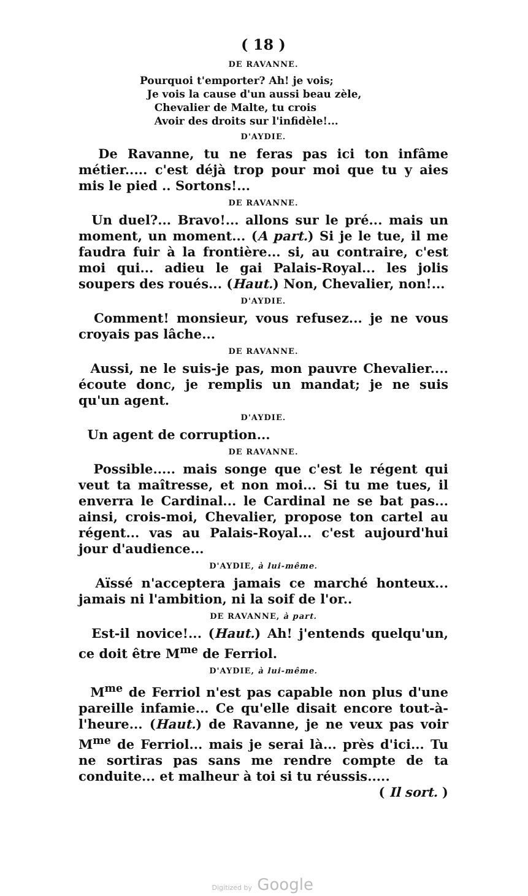( 18 )
DE RAVANNE.
Pourquoi t'emporter? Ah! je vois;
Je vois la cause d'un aussi beau zèle,
Chevalier de Malte, tu crois
Avoir des droits sur l'infidèle!...
D'AYDIE.
De Ravanne, tu ne feras pas ici ton infâme métier..... c'est déjà trop pour moi que tu y aies mis le pied .. Sortons!...
DE RAVANNE.
Un duel?... Bravo!... allons sur le pré... mais un moment, un moment... (A part.) Si je le tue, il me faudra fuir à la frontière... si, au contraire, c'est moi qui... adieu le gai Palais-Royal... les jolis soupers des roués... (Haut.) Non, Chevalier, non!...
D'AYDIE.
Comment! monsieur, vous refusez... je ne vous croyais pas lâche...
DE RAVANNE.
Aussi, ne le suis-je pas, mon pauvre Chevalier.... écoute donc, je remplis un mandat; je ne suis qu'un agent.
D'AYDIE.
Un agent de corruption...
DE RAVANNE.
Possible..... mais songe que c'est le régent qui veut ta maîtresse, et non moi... Si tu me tues, il enverra le Cardinal... le Cardinal ne se bat pas... ainsi, crois-moi, Chevalier, propose ton cartel au régent... vas au Palais-Royal... c'est aujourd'hui jour d'audience...
D'AYDIE, à lui-même.
Aïssé n'acceptera jamais ce marché honteux... jamais ni l'ambition, ni la soif de l'or..
DE RAVANNE, à part.
Est-il novice!... (Haut.) Ah! j'entends quelqu'un, ce doit être M<sup>me</sup> de Ferriol.
D'AYDIE, à lui-même.
M<sup>me</sup> de Ferriol n'est pas capable non plus d'une pareille infamie... Ce qu'elle disait encore tout-à-l'heure... (Haut.) de Ravanne, je ne veux pas voir M<sup>me</sup> de Ferriol... mais je serai là... près d'ici... Tu ne sortiras pas sans me rendre compte de ta conduite... et malheur à toi si tu réussis..... ( Il sort. )
Digitized by Google